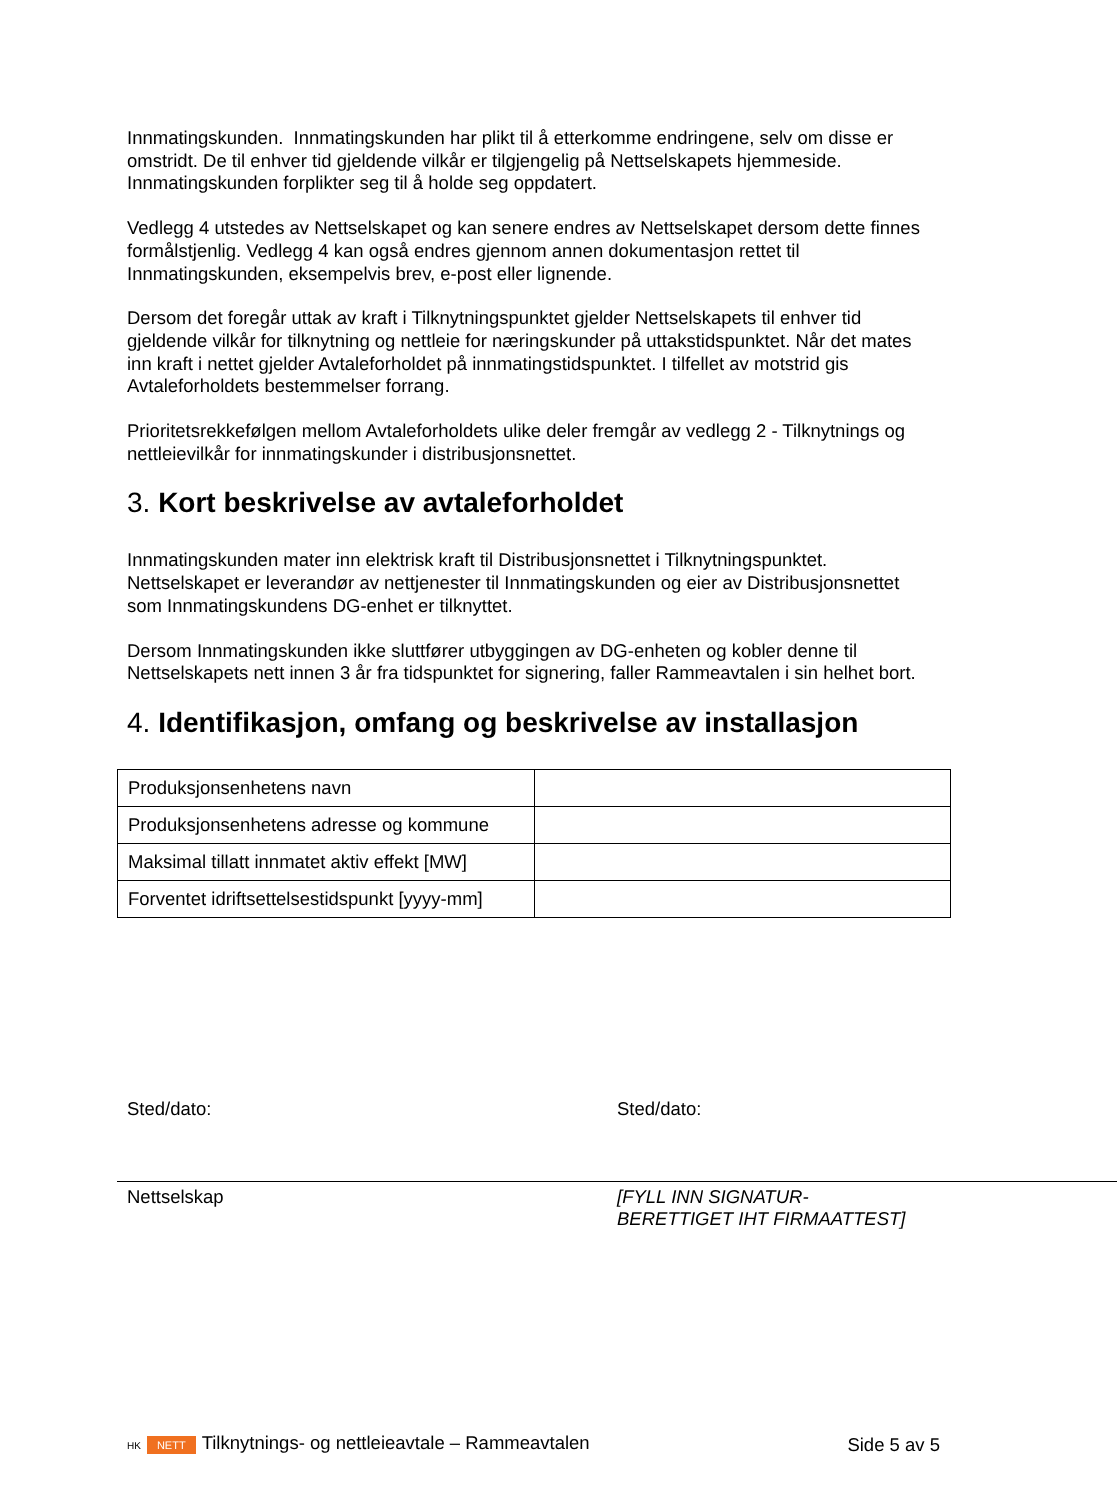Innmatingskunden. Innmatingskunden har plikt til å etterkomme endringene, selv om disse er omstridt. De til enhver tid gjeldende vilkår er tilgjengelig på Nettselskapets hjemmeside. Innmatingskunden forplikter seg til å holde seg oppdatert.
Vedlegg 4 utstedes av Nettselskapet og kan senere endres av Nettselskapet dersom dette finnes formålstjenlig. Vedlegg 4 kan også endres gjennom annen dokumentasjon rettet til Innmatingskunden, eksempelvis brev, e-post eller lignende.
Dersom det foregår uttak av kraft i Tilknytningspunktet gjelder Nettselskapets til enhver tid gjeldende vilkår for tilknytning og nettleie for næringskunder på uttakstidspunktet. Når det mates inn kraft i nettet gjelder Avtaleforholdet på innmatingstidspunktet. I tilfellet av motstrid gis Avtaleforholdets bestemmelser forrang.
Prioritetsrekkefølgen mellom Avtaleforholdets ulike deler fremgår av vedlegg 2 - Tilknytnings og nettleievilkår for innmatingskunder i distribusjonsnettet.
3. Kort beskrivelse av avtaleforholdet
Innmatingskunden mater inn elektrisk kraft til Distribusjonsnettet i Tilknytningspunktet. Nettselskapet er leverandør av nettjenester til Innmatingskunden og eier av Distribusjonsnettet som Innmatingskundens DG-enhet er tilknyttet.
Dersom Innmatingskunden ikke sluttfører utbyggingen av DG-enheten og kobler denne til Nettselskapets nett innen 3 år fra tidspunktet for signering, faller Rammeavtalen i sin helhet bort.
4. Identifikasjon, omfang og beskrivelse av installasjon
| Produksjonsenhetens navn | |
| Produksjonsenhetens adresse og kommune | |
| Maksimal tillatt innmatet aktiv effekt [MW] | |
| Forventet idriftsettelsestidspunkt [yyyy-mm] | |
Sted/dato:
Nettselskap
Sted/dato:
[FYLL INN SIGNATUR-
BERETTIGET IHT FIRMAATTEST]
HK NETT Tilknytnings- og nettleieavtale – Rammeavtalen
Side 5 av 5